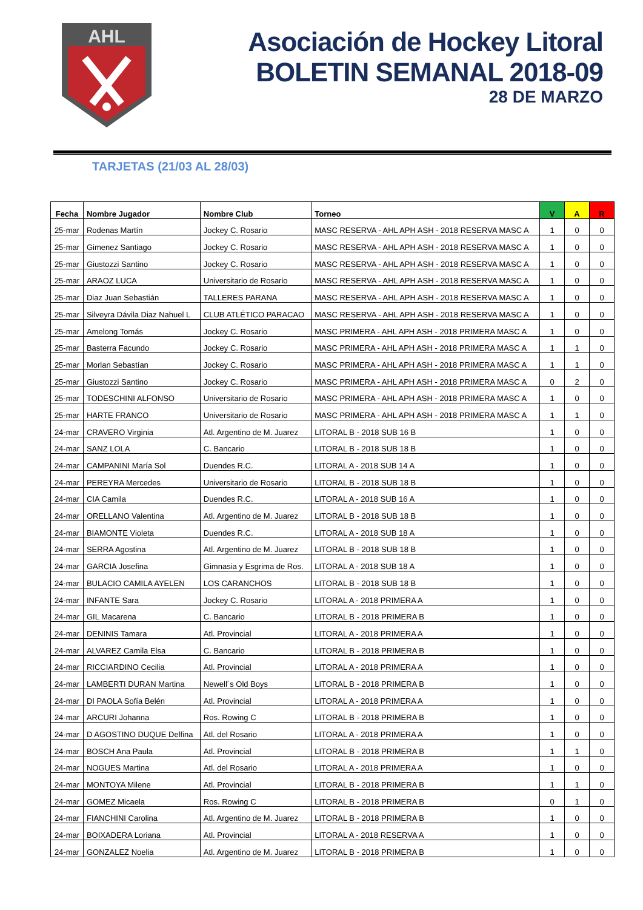AHL
Asociación de Hockey Litoral
BOLETIN SEMANAL 2018-09
28 DE MARZO
TARJETAS (21/03 AL 28/03)
| Fecha | Nombre Jugador | Nombre Club | Torneo | V | A | R |
| --- | --- | --- | --- | --- | --- | --- |
| 25-mar | Rodenas Martín | Jockey C. Rosario | MASC RESERVA - AHL APH ASH - 2018 RESERVA MASC A | 1 | 0 | 0 |
| 25-mar | Gimenez Santiago | Jockey C. Rosario | MASC RESERVA - AHL APH ASH - 2018 RESERVA MASC A | 1 | 0 | 0 |
| 25-mar | Giustozzi Santino | Jockey C. Rosario | MASC RESERVA - AHL APH ASH - 2018 RESERVA MASC A | 1 | 0 | 0 |
| 25-mar | ARAOZ LUCA | Universitario de Rosario | MASC RESERVA - AHL APH ASH - 2018 RESERVA MASC A | 1 | 0 | 0 |
| 25-mar | Diaz Juan Sebastián | TALLERES PARANA | MASC RESERVA - AHL APH ASH - 2018 RESERVA MASC A | 1 | 0 | 0 |
| 25-mar | Silveyra Dávila Diaz Nahuel L | CLUB ATLÉTICO PARACAO | MASC RESERVA - AHL APH ASH - 2018 RESERVA MASC A | 1 | 0 | 0 |
| 25-mar | Amelong Tomás | Jockey C. Rosario | MASC PRIMERA - AHL APH ASH - 2018 PRIMERA MASC A | 1 | 0 | 0 |
| 25-mar | Basterra Facundo | Jockey C. Rosario | MASC PRIMERA - AHL APH ASH - 2018 PRIMERA MASC A | 1 | 1 | 0 |
| 25-mar | Morlan Sebastían | Jockey C. Rosario | MASC PRIMERA - AHL APH ASH - 2018 PRIMERA MASC A | 1 | 1 | 0 |
| 25-mar | Giustozzi Santino | Jockey C. Rosario | MASC PRIMERA - AHL APH ASH - 2018 PRIMERA MASC A | 0 | 2 | 0 |
| 25-mar | TODESCHINI ALFONSO | Universitario de Rosario | MASC PRIMERA - AHL APH ASH - 2018 PRIMERA MASC A | 1 | 0 | 0 |
| 25-mar | HARTE FRANCO | Universitario de Rosario | MASC PRIMERA - AHL APH ASH - 2018 PRIMERA MASC A | 1 | 1 | 0 |
| 24-mar | CRAVERO Virginia | Atl. Argentino de M. Juarez | LITORAL B - 2018 SUB 16 B | 1 | 0 | 0 |
| 24-mar | SANZ LOLA | C. Bancario | LITORAL B - 2018 SUB 18 B | 1 | 0 | 0 |
| 24-mar | CAMPANINI María Sol | Duendes R.C. | LITORAL A - 2018 SUB 14 A | 1 | 0 | 0 |
| 24-mar | PEREYRA Mercedes | Universitario de Rosario | LITORAL B - 2018 SUB 18 B | 1 | 0 | 0 |
| 24-mar | CIA Camila | Duendes R.C. | LITORAL A - 2018 SUB 16 A | 1 | 0 | 0 |
| 24-mar | ORELLANO Valentina | Atl. Argentino de M. Juarez | LITORAL B - 2018 SUB 18 B | 1 | 0 | 0 |
| 24-mar | BIAMONTE Violeta | Duendes R.C. | LITORAL A - 2018 SUB 18 A | 1 | 0 | 0 |
| 24-mar | SERRA Agostina | Atl. Argentino de M. Juarez | LITORAL B - 2018 SUB 18 B | 1 | 0 | 0 |
| 24-mar | GARCIA Josefina | Gimnasia y Esgrima de Ros. | LITORAL A - 2018 SUB 18 A | 1 | 0 | 0 |
| 24-mar | BULACIO CAMILA AYELEN | LOS CARANCHOS | LITORAL B - 2018 SUB 18 B | 1 | 0 | 0 |
| 24-mar | INFANTE Sara | Jockey C. Rosario | LITORAL A - 2018 PRIMERA A | 1 | 0 | 0 |
| 24-mar | GIL Macarena | C. Bancario | LITORAL B - 2018 PRIMERA B | 1 | 0 | 0 |
| 24-mar | DENINIS Tamara | Atl. Provincial | LITORAL A - 2018 PRIMERA A | 1 | 0 | 0 |
| 24-mar | ALVAREZ Camila Elsa | C. Bancario | LITORAL B - 2018 PRIMERA B | 1 | 0 | 0 |
| 24-mar | RICCIARDINO Cecilia | Atl. Provincial | LITORAL A - 2018 PRIMERA A | 1 | 0 | 0 |
| 24-mar | LAMBERTI DURAN Martina | Newell´s Old Boys | LITORAL B - 2018 PRIMERA B | 1 | 0 | 0 |
| 24-mar | DI PAOLA Sofía Belén | Atl. Provincial | LITORAL A - 2018 PRIMERA A | 1 | 0 | 0 |
| 24-mar | ARCURI Johanna | Ros. Rowing C | LITORAL B - 2018 PRIMERA B | 1 | 0 | 0 |
| 24-mar | D AGOSTINO DUQUE Delfina | Atl. del Rosario | LITORAL A - 2018 PRIMERA A | 1 | 0 | 0 |
| 24-mar | BOSCH Ana Paula | Atl. Provincial | LITORAL B - 2018 PRIMERA B | 1 | 1 | 0 |
| 24-mar | NOGUES Martina | Atl. del Rosario | LITORAL A - 2018 PRIMERA A | 1 | 0 | 0 |
| 24-mar | MONTOYA Milene | Atl. Provincial | LITORAL B - 2018 PRIMERA B | 1 | 1 | 0 |
| 24-mar | GOMEZ Micaela | Ros. Rowing C | LITORAL B - 2018 PRIMERA B | 0 | 1 | 0 |
| 24-mar | FIANCHINI Carolina | Atl. Argentino de M. Juarez | LITORAL B - 2018 PRIMERA B | 1 | 0 | 0 |
| 24-mar | BOIXADERA Loriana | Atl. Provincial | LITORAL A - 2018 RESERVA A | 1 | 0 | 0 |
| 24-mar | GONZALEZ Noelia | Atl. Argentino de M. Juarez | LITORAL B - 2018 PRIMERA B | 1 | 0 | 0 |